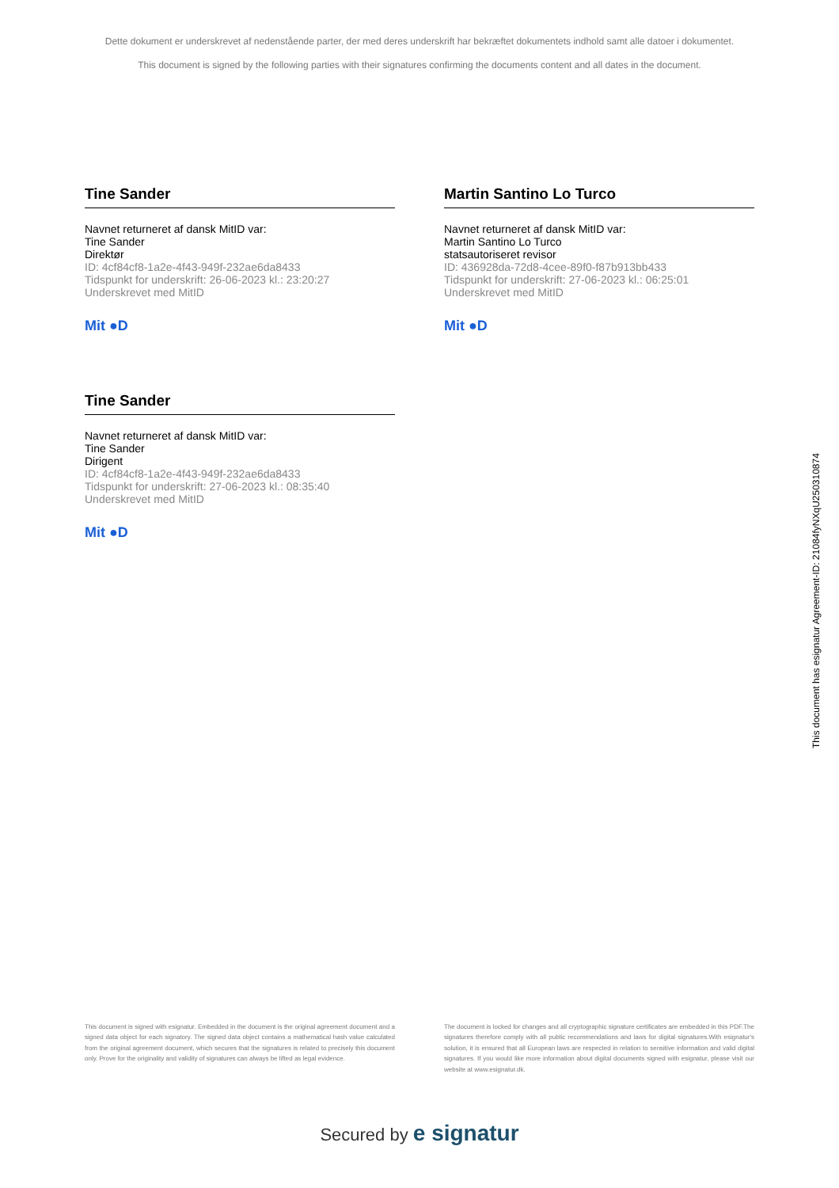Dette dokument er underskrevet af nedenstående parter, der med deres underskrift har bekræftet dokumentets indhold samt alle datoer i dokumentet.
This document is signed by the following parties with their signatures confirming the documents content and all dates in the document.
Tine Sander
Navnet returneret af dansk MitID var:
Tine Sander
Direktør
ID: 4cf84cf8-1a2e-4f43-949f-232ae6da8433
Tidspunkt for underskrift: 26-06-2023 kl.: 23:20:27
Underskrevet med MitID
Mit ●D
Martin Santino Lo Turco
Navnet returneret af dansk MitID var:
Martin Santino Lo Turco
statsautoriseret revisor
ID: 436928da-72d8-4cee-89f0-f87b913bb433
Tidspunkt for underskrift: 27-06-2023 kl.: 06:25:01
Underskrevet med MitID
Mit ●D
Tine Sander
Navnet returneret af dansk MitID var:
Tine Sander
Dirigent
ID: 4cf84cf8-1a2e-4f43-949f-232ae6da8433
Tidspunkt for underskrift: 27-06-2023 kl.: 08:35:40
Underskrevet med MitID
Mit ●D
This document has esignatur Agreement-ID: 21084fyNXqU250310874
This document is signed with esignatur. Embedded in the document is the original agreement document and a signed data object for each signatory. The signed data object contains a mathematical hash value calculated from the original agreement document, which secures that the signatures is related to precisely this document only. Prove for the originality and validity of signatures can always be lifted as legal evidence.
The document is locked for changes and all cryptographic signature certificates are embedded in this PDF.The signatures therefore comply with all public recommendations and laws for digital signatures.With esignatur's solution, it is ensured that all European laws are respected in relation to sensitive information and valid digital signatures. If you would like more information about digital documents signed with esignatur, please visit our website at www.esignatur.dk.
Secured by e signatur